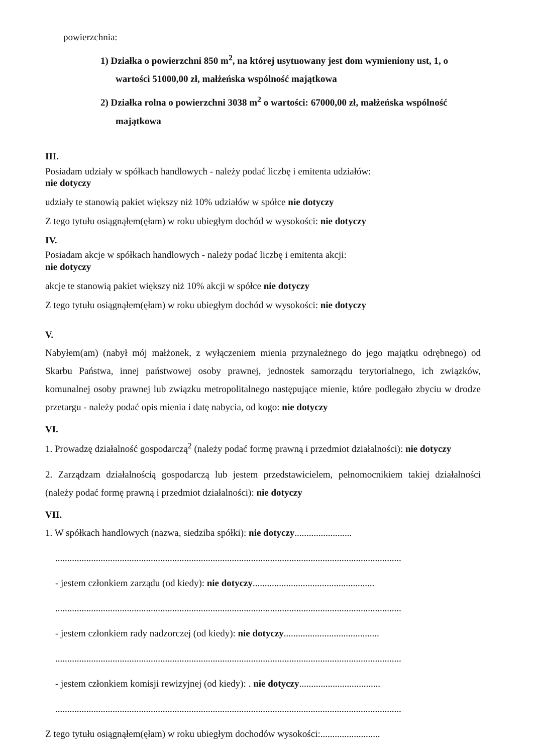powierzchnia:
1) Działka o powierzchni 850 m<sup>2</sup>, na której usytuowany jest dom wymieniony ust, 1, o wartości 51000,00 zł, małżeńska wspólność majątkowa
2) Działka rolna o powierzchni 3038 m<sup>2</sup> o wartości: 67000,00 zł, małżeńska wspólność majątkowa
III.
Posiadam udziały w spółkach handlowych - należy podać liczbę i emitenta udziałów:
nie dotyczy
udziały te stanowią pakiet większy niż 10% udziałów w spółce nie dotyczy
Z tego tytułu osiągnąłem(ęłam) w roku ubiegłym dochód w wysokości: nie dotyczy
IV.
Posiadam akcje w spółkach handlowych - należy podać liczbę i emitenta akcji:
nie dotyczy
akcje te stanowią pakiet większy niż 10% akcji w spółce nie dotyczy
Z tego tytułu osiągnąłem(ęłam) w roku ubiegłym dochód w wysokości: nie dotyczy
V.
Nabyłem(am) (nabył mój małżonek, z wyłączeniem mienia przynależnego do jego majątku odrębnego) od Skarbu Państwa, innej państwowej osoby prawnej, jednostek samorządu terytorialnego, ich związków, komunalnej osoby prawnej lub związku metropolitalnego następujące mienie, które podlegało zbyciu w drodze przetargu - należy podać opis mienia i datę nabycia, od kogo: nie dotyczy
VI.
1. Prowadzę działalność gospodarczą<sup>2</sup> (należy podać formę prawną i przedmiot działalności): nie dotyczy
2. Zarządzam działalnością gospodarczą lub jestem przedstawicielem, pełnomocnikiem takiej działalności (należy podać formę prawną i przedmiot działalności): nie dotyczy
VII.
1. W spółkach handlowych (nazwa, siedziba spółki): nie dotyczy........................
.................................................................................................................................................
- jestem członkiem zarządu (od kiedy): nie dotyczy...................................................
.................................................................................................................................................
- jestem członkiem rady nadzorczej (od kiedy): nie dotyczy........................................
.................................................................................................................................................
- jestem członkiem komisji rewizyjnej (od kiedy): . nie dotyczy..................................
.................................................................................................................................................
Z tego tytułu osiągnąłem(ęłam) w roku ubiegłym dochodów wysokości:.........................